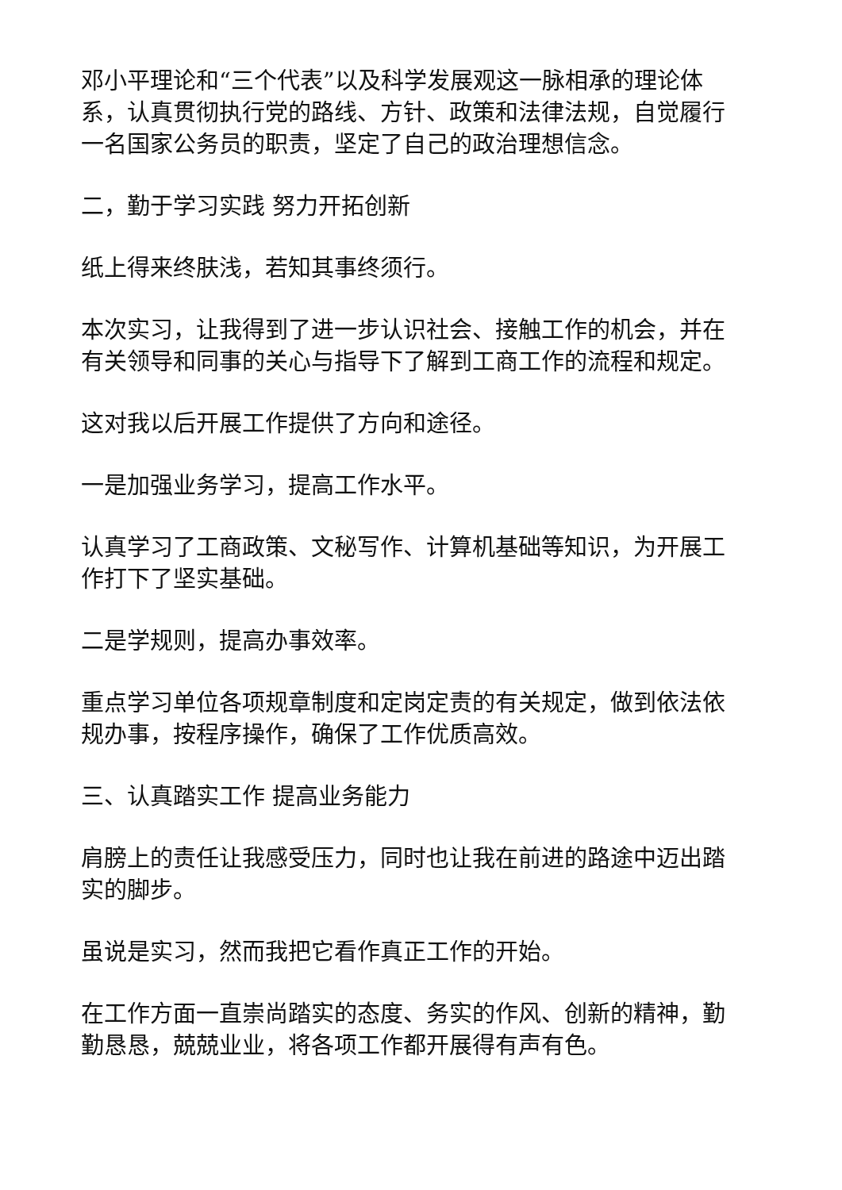邓小平理论和“三个代表”以及科学发展观这一脉相承的理论体系，认真贯彻执行党的路线、方针、政策和法律法规，自觉履行一名国家公务员的职责，坚定了自己的政治理想信念。
二，勤于学习实践 努力开拓创新
纸上得来终肤浅，若知其事终须行。
本次实习，让我得到了进一步认识社会、接触工作的机会，并在有关领导和同事的关心与指导下了解到工商工作的流程和规定。
这对我以后开展工作提供了方向和途径。
一是加强业务学习，提高工作水平。
认真学习了工商政策、文秘写作、计算机基础等知识，为开展工作打下了坚实基础。
二是学规则，提高办事效率。
重点学习单位各项规章制度和定岗定责的有关规定，做到依法依规办事，按程序操作，确保了工作优质高效。
三、认真踏实工作 提高业务能力
肩膀上的责任让我感受压力，同时也让我在前进的路途中迈出踏实的脚步。
虽说是实习，然而我把它看作真正工作的开始。
在工作方面一直崇尚踏实的态度、务实的作风、创新的精神，勤勤恳恳，兢兢业业，将各项工作都开展得有声有色。